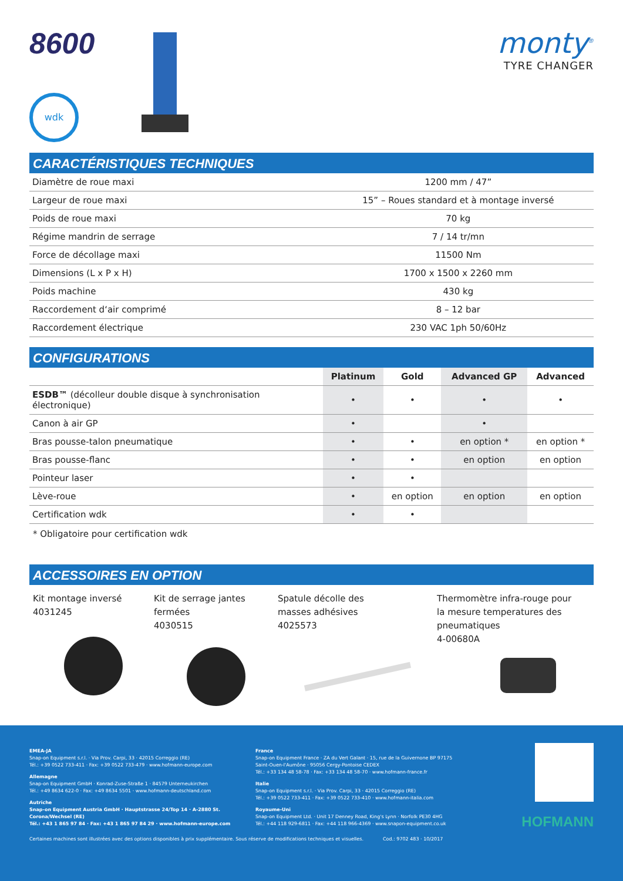8600
wdk
monty<sup>®</sup>
TYRE CHANGER
CARACTÉRISTIQUES TECHNIQUES
| Diamètre de roue maxi | 1200 mm / 47” |
| Largeur de roue maxi | 15” – Roues standard et à montage inversé |
| Poids de roue maxi | 70 kg |
| Régime mandrin de serrage | 7 / 14 tr/mn |
| Force de décollage maxi | 11500 Nm |
| Dimensions (L x P x H) | 1700 x 1500 x 2260 mm |
| Poids machine | 430 kg |
| Raccordement d‘air comprimé | 8 – 12 bar |
| Raccordement électrique | 230 VAC 1ph 50/60Hz |
CONFIGURATIONS
| | Platinum | Gold | Advanced GP | Advanced |
| --- | --- | --- | --- | --- |
| ESDB™ (décolleur double disque à synchronisation électronique) | • | • | • | • |
| Canon à air GP | • | | • | |
| Bras pousse-talon pneumatique | • | • | en option * | en option * |
| Bras pousse-flanc | • | • | en option | en option |
| Pointeur laser | • | • | | |
| Lève-roue | • | en option | en option | en option |
| Certification wdk | • | • | | |
* Obligatoire pour certification wdk
ACCESSOIRES EN OPTION
Kit montage inversé
4031245
Kit de serrage jantes
fermées
4030515
Spatule décolle des
masses adhésives
4025573
Thermomètre infra-rouge pour
la mesure temperatures des
pneumatiques
4-00680A
EMEA-JA
Snap-on Equipment s.r.l. · Via Prov. Carpi, 33 · 42015 Correggio (RE)
Tél.: +39 0522 733-411 · Fax: +39 0522 733-479 · www.hofmann-europe.com
Allemagne
Snap-on Equipment GmbH · Konrad-Zuse-Straße 1 · 84579 Unterneukirchen
Tél.: +49 8634 622-0 · Fax: +49 8634 5501 · www.hofmann-deutschland.com
Autriche
Snap-on Equipment Austria GmbH · Hauptstrasse 24/Top 14 · A-2880 St. Corona/Wechsel (RE)
Tél.: +43 1 865 97 84 · Fax: +43 1 865 97 84 29 · www.hofmann-europe.com
France
Snap-on Equipment France · ZA du Vert Galant · 15, rue de la Guivernone BP 97175
Saint-Ouen-l'Aumône · 95056 Cergy-Pontoise CEDEX
Tél.: +33 134 48 58-78 · Fax: +33 134 48 58-70 · www.hofmann-france.fr
Italie
Snap-on Equipment s.r.l. · Via Prov. Carpi, 33 · 42015 Correggio (RE)
Tél.: +39 0522 733-411 · Fax: +39 0522 733-410 · www.hofmann-italia.com
Royaume-Uni
Snap-on Equipment Ltd. · Unit 17 Denney Road, King's Lynn · Norfolk PE30 4HG
Tél.: +44 118 929-6811 · Fax: +44 118 966-4369 · www.snapon-equipment.co.uk
HOFMANN
Certaines machines sont illustrées avec des options disponibles à prix supplémentaire. Sous réserve de modifications techniques et visuelles. Cod.: 9702 483 · 10/2017